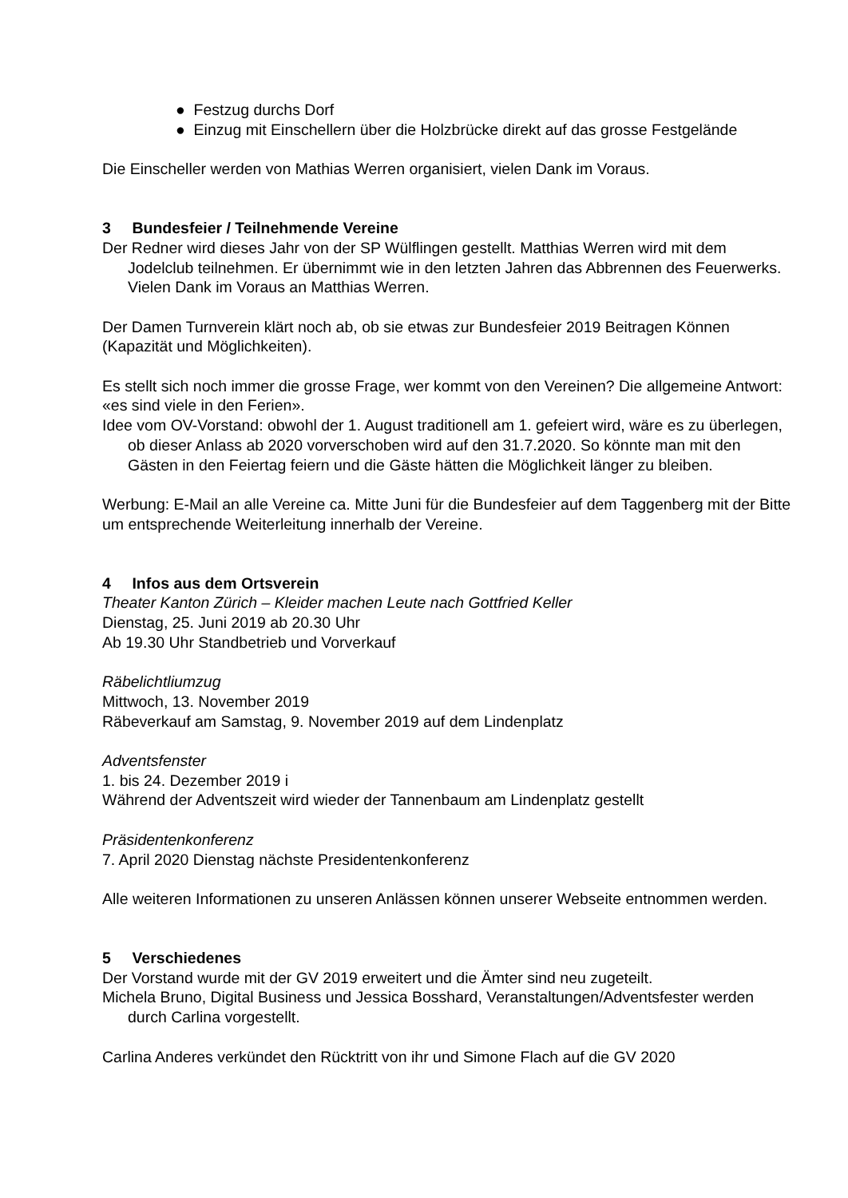● Festzug durchs Dorf
● Einzug mit Einschellern über die Holzbrücke direkt auf das grosse Festgelände
Die Einscheller werden von Mathias Werren organisiert, vielen Dank im Voraus.
3 Bundesfeier / Teilnehmende Vereine
Der Redner wird dieses Jahr von der SP Wülflingen gestellt. Matthias Werren wird mit dem Jodelclub teilnehmen. Er übernimmt wie in den letzten Jahren das Abbrennen des Feuerwerks. Vielen Dank im Voraus an Matthias Werren.
Der Damen Turnverein klärt noch ab, ob sie etwas zur Bundesfeier 2019 Beitragen Können (Kapazität und Möglichkeiten).
Es stellt sich noch immer die grosse Frage, wer kommt von den Vereinen? Die allgemeine Antwort: «es sind viele in den Ferien».
Idee vom OV-Vorstand: obwohl der 1. August traditionell am 1. gefeiert wird, wäre es zu überlegen, ob dieser Anlass ab 2020 vorverschoben wird auf den 31.7.2020. So könnte man mit den Gästen in den Feiertag feiern und die Gäste hätten die Möglichkeit länger zu bleiben.
Werbung: E-Mail an alle Vereine ca. Mitte Juni für die Bundesfeier auf dem Taggenberg mit der Bitte um entsprechende Weiterleitung innerhalb der Vereine.
4 Infos aus dem Ortsverein
Theater Kanton Zürich – Kleider machen Leute nach Gottfried Keller
Dienstag, 25. Juni 2019 ab 20.30 Uhr
Ab 19.30 Uhr Standbetrieb und Vorverkauf
Räbelichtliumzug
Mittwoch, 13. November 2019
Räbeverkauf am Samstag, 9. November 2019 auf dem Lindenplatz
Adventsfenster
1. bis 24. Dezember 2019 i
Während der Adventszeit wird wieder der Tannenbaum am Lindenplatz gestellt
Präsidentenkonferenz
7. April 2020 Dienstag nächste Presidentenkonferenz
Alle weiteren Informationen zu unseren Anlässen können unserer Webseite entnommen werden.
5 Verschiedenes
Der Vorstand wurde mit der GV 2019 erweitert und die Ämter sind neu zugeteilt.
Michela Bruno, Digital Business und Jessica Bosshard, Veranstaltungen/Adventsfester werden durch Carlina vorgestellt.
Carlina Anderes verkündet den Rücktritt von ihr und Simone Flach auf die GV 2020